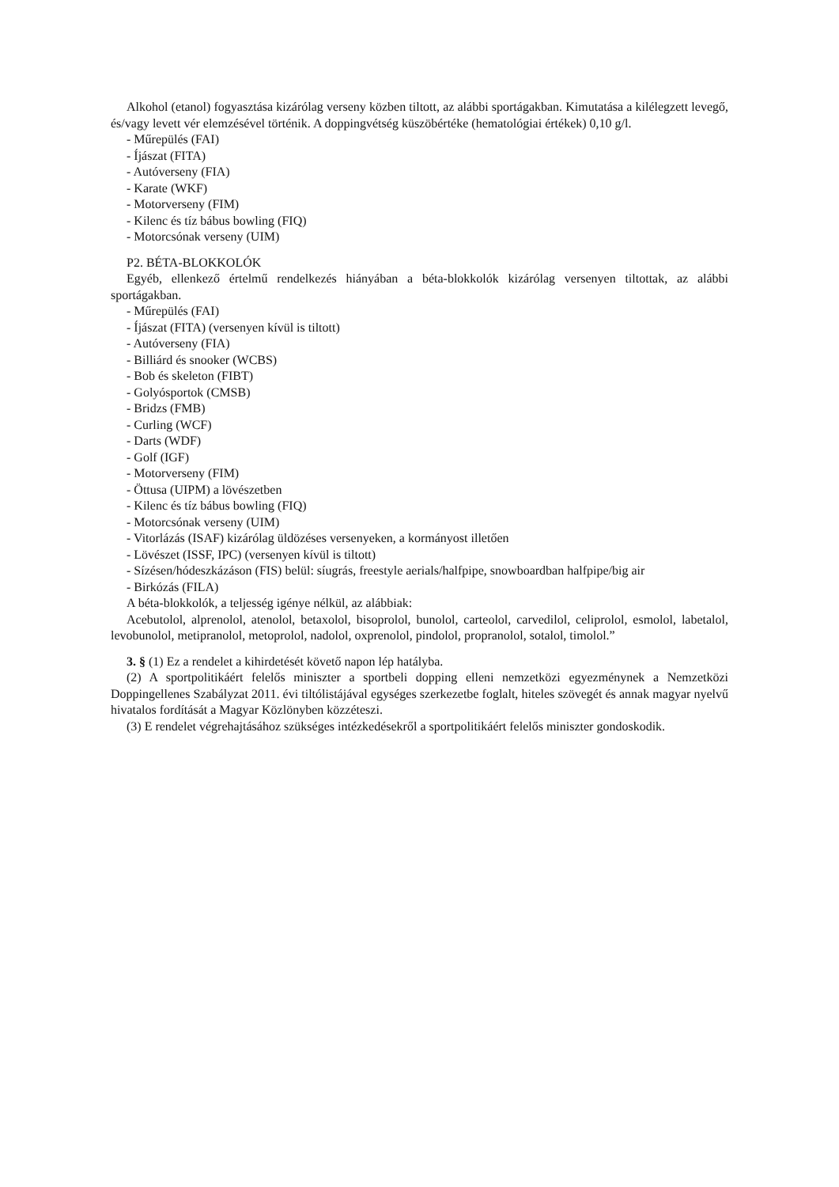Alkohol (etanol) fogyasztása kizárólag verseny közben tiltott, az alábbi sportágakban. Kimutatása a kilélegzett levegő, és/vagy levett vér elemzésével történik. A doppingvétség küszöbértéke (hematológiai értékek) 0,10 g/l.
- Műrepülés (FAI)
- Íjászat (FITA)
- Autóverseny (FIA)
- Karate (WKF)
- Motorverseny (FIM)
- Kilenc és tíz bábus bowling (FIQ)
- Motorcsónak verseny (UIM)
P2. BÉTA-BLOKKOLÓK
Egyéb, ellenkező értelmű rendelkezés hiányában a béta-blokkolók kizárólag versenyen tiltottak, az alábbi sportágakban.
- Műrepülés (FAI)
- Íjászat (FITA) (versenyen kívül is tiltott)
- Autóverseny (FIA)
- Billiárd és snooker (WCBS)
- Bob és skeleton (FIBT)
- Golyósportok (CMSB)
- Bridzs (FMB)
- Curling (WCF)
- Darts (WDF)
- Golf (IGF)
- Motorverseny (FIM)
- Öttusa (UIPM) a lövészetben
- Kilenc és tíz bábus bowling (FIQ)
- Motorcsónak verseny (UIM)
- Vitorlázás (ISAF) kizárólag üldözéses versenyeken, a kormányost illetően
- Lövészet (ISSF, IPC) (versenyen kívül is tiltott)
- Sízésen/hódeszkázáson (FIS) belül: síugrás, freestyle aerials/halfpipe, snowboardban halfpipe/big air
- Birkózás (FILA)
A béta-blokkolók, a teljesség igénye nélkül, az alábbiak:
Acebutolol, alprenolol, atenolol, betaxolol, bisoprolol, bunolol, carteolol, carvedilol, celiprolol, esmolol, labetalol, levobunolol, metipranolol, metoprolol, nadolol, oxprenolol, pindolol, propranolol, sotalol, timolol.”
3. § (1) Ez a rendelet a kihirdetését követő napon lép hatályba.
(2) A sportpolitikáért felelős miniszter a sportbeli dopping elleni nemzetközi egyezménynek a Nemzetközi Doppingellenes Szabályzat 2011. évi tiltólistájával egységes szerkezetbe foglalt, hiteles szövegét és annak magyar nyelvű hivatalos fordítását a Magyar Közlönyben közzéteszi.
(3) E rendelet végrehajtásához szükséges intézkedésekről a sportpolitikáért felelős miniszter gondoskodik.